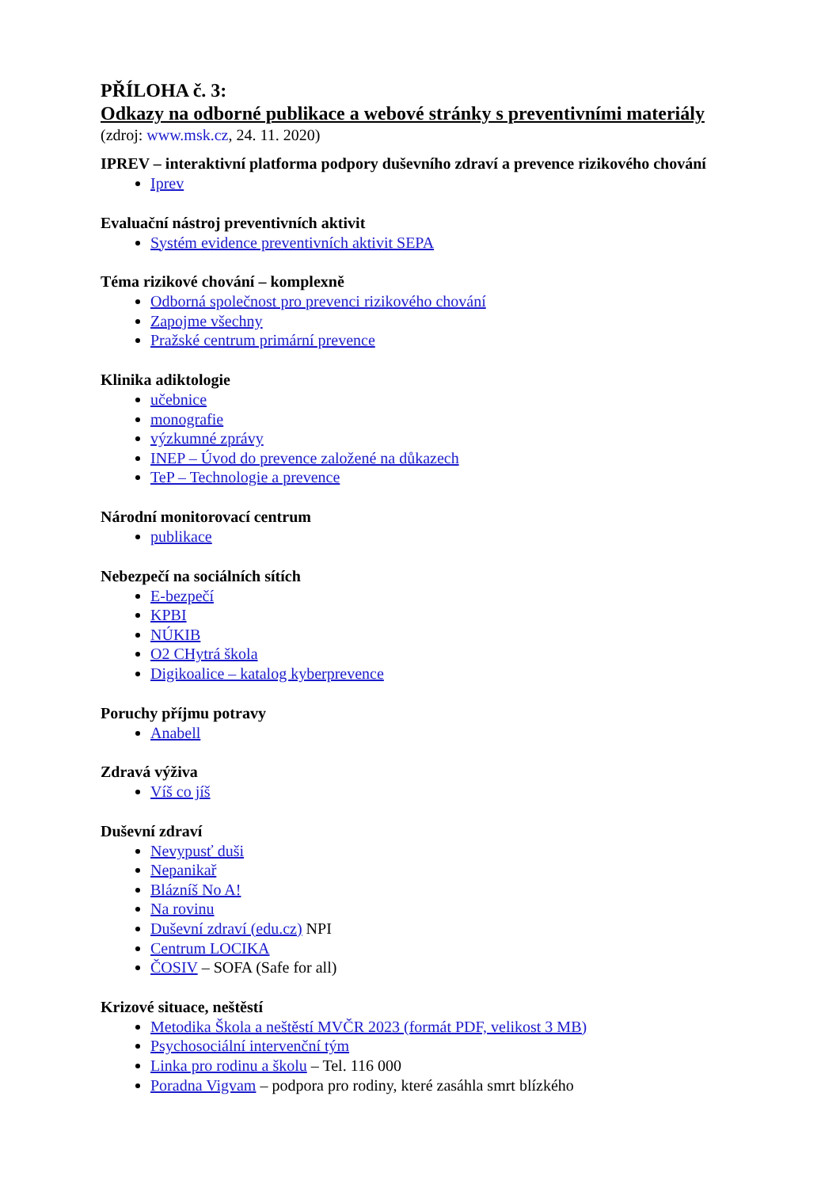PŘÍLOHA č. 3:
Odkazy na odborné publikace a webové stránky s preventivními materiály
(zdroj: www.msk.cz, 24. 11. 2020)
IPREV – interaktivní platforma podpory duševního zdraví a prevence rizikového chování
Iprev
Evaluační nástroj preventivních aktivit
Systém evidence preventivních aktivit SEPA
Téma rizikové chování – komplexně
Odborná společnost pro prevenci rizikového chování
Zapojme všechny
Pražské centrum primární prevence
Klinika adiktologie
učebnice
monografie
výzkumné zprávy
INEP – Úvod do prevence založené na důkazech
TeP – Technologie a prevence
Národní monitorovací centrum
publikace
Nebezpečí na sociálních sítích
E-bezpečí
KPBI
NÚKIB
O2 CHytrá škola
Digikoalice – katalog kyberprevence
Poruchy příjmu potravy
Anabell
Zdravá výživa
Víš co jíš
Duševní zdraví
Nevypusť duši
Nepanikař
Blázníš No A!
Na rovinu
Duševní zdraví (edu.cz) NPI
Centrum LOCIKA
ČOSIV – SOFA (Safe for all)
Krizové situace, neštěstí
Metodika Škola a neštěstí MVČR 2023 (formát PDF, velikost 3 MB)
Psychosociální intervenční tým
Linka pro rodinu a školu – Tel. 116 000
Poradna Vigvam – podpora pro rodiny, které zasáhla smrt blízkého